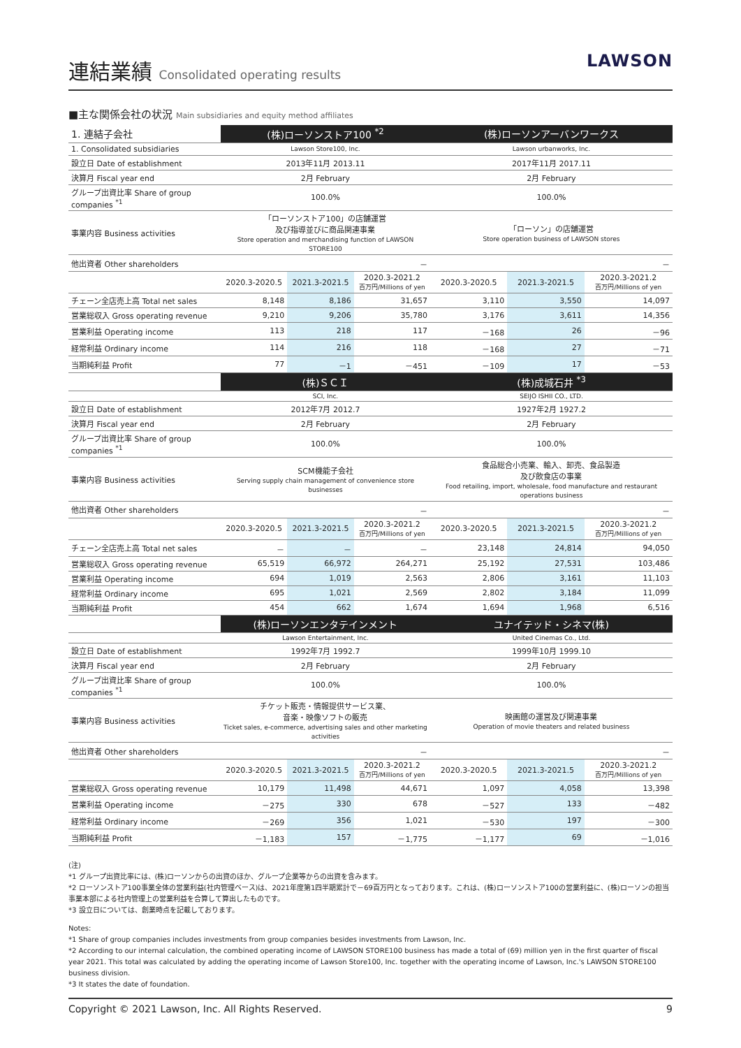連結業績 Consolidated operating results
LAWSON
■主な関係会社の状況 Main subsidiaries and equity method affiliates
| 1. 連結子会社 | (株)ローソンストア100 <sup>*2</sup> | | | (株)ローソンアーバンワークス | | |
| 1. Consolidated subsidiaries | Lawson Store100, Inc. | | | Lawson urbanworks, Inc. | | |
| 設立日 Date of establishment | 2013年11月 2013.11 | | | 2017年11月 2017.11 | | |
| 決算月 Fiscal year end | 2月 February | | | 2月 February | | |
| グループ出資比率 Share of group companies <sup>*1</sup> | 100.0% | | | 100.0% | | |
| 事業内容 Business activities | 「ローソンストア100」の店舗運営 及び指導並びに商品関連事業 Store operation and merchandising function of LAWSON STORE100 | | | 「ローソン」の店舗運営 Store operation business of LAWSON stores | | |
| 他出資者 Other shareholders | － | | | － | | |
| | 2020.3-2020.5 | 2021.3-2021.5 | 2020.3-2021.2 百万円/Millions of yen | 2020.3-2020.5 | 2021.3-2021.5 | 2020.3-2021.2 百万円/Millions of yen |
| チェーン全店売上高 Total net sales | 8,148 | 8,186 | 31,657 | 3,110 | 3,550 | 14,097 |
| 営業総収入 Gross operating revenue | 9,210 | 9,206 | 35,780 | 3,176 | 3,611 | 14,356 |
| 営業利益 Operating income | 113 | 218 | 117 | －168 | 26 | －96 |
| 経常利益 Ordinary income | 114 | 216 | 118 | －168 | 27 | －71 |
| 当期純利益 Profit | 77 | －1 | －451 | －109 | 17 | －53 |
| | (株)ＳＣＩ | | | (株)成城石井 <sup>*3</sup> | | |
| | SCI, Inc. | | | SEIJO ISHII CO., LTD. | | |
| 設立日 Date of establishment | 2012年7月 2012.7 | | | 1927年2月 1927.2 | | |
| 決算月 Fiscal year end | 2月 February | | | 2月 February | | |
| グループ出資比率 Share of group companies <sup>*1</sup> | 100.0% | | | 100.0% | | |
| 事業内容 Business activities | SCM機能子会社 Serving supply chain management of convenience store businesses | | | 食品総合小売業、輸入、卸売、食品製造 及び飲食店の事業 Food retailing, import, wholesale, food manufacture and restaurant operations business | | |
| 他出資者 Other shareholders | － | | | － | | |
| | 2020.3-2020.5 | 2021.3-2021.5 | 2020.3-2021.2 百万円/Millions of yen | 2020.3-2020.5 | 2021.3-2021.5 | 2020.3-2021.2 百万円/Millions of yen |
| チェーン全店売上高 Total net sales | － | － | － | 23,148 | 24,814 | 94,050 |
| 営業総収入 Gross operating revenue | 65,519 | 66,972 | 264,271 | 25,192 | 27,531 | 103,486 |
| 営業利益 Operating income | 694 | 1,019 | 2,563 | 2,806 | 3,161 | 11,103 |
| 経常利益 Ordinary income | 695 | 1,021 | 2,569 | 2,802 | 3,184 | 11,099 |
| 当期純利益 Profit | 454 | 662 | 1,674 | 1,694 | 1,968 | 6,516 |
| | (株)ローソンエンタテインメント | | | ユナイテッド・シネマ(株) | | |
| | Lawson Entertainment, Inc. | | | United Cinemas Co., Ltd. | | |
| 設立日 Date of establishment | 1992年7月 1992.7 | | | 1999年10月 1999.10 | | |
| 決算月 Fiscal year end | 2月 February | | | 2月 February | | |
| グループ出資比率 Share of group companies <sup>*1</sup> | 100.0% | | | 100.0% | | |
| 事業内容 Business activities | チケット販売・情報提供サービス業、 音楽・映像ソフトの販売 Ticket sales, e-commerce, advertising sales and other marketing activities | | | 映画館の運営及び関連事業 Operation of movie theaters and related business | | |
| 他出資者 Other shareholders | － | | | － | | |
| | 2020.3-2020.5 | 2021.3-2021.5 | 2020.3-2021.2 百万円/Millions of yen | 2020.3-2020.5 | 2021.3-2021.5 | 2020.3-2021.2 百万円/Millions of yen |
| 営業総収入 Gross operating revenue | 10,179 | 11,498 | 44,671 | 1,097 | 4,058 | 13,398 |
| 営業利益 Operating income | －275 | 330 | 678 | －527 | 133 | －482 |
| 経常利益 Ordinary income | －269 | 356 | 1,021 | －530 | 197 | －300 |
| 当期純利益 Profit | －1,183 | 157 | －1,775 | －1,177 | 69 | －1,016 |
(注)
*1 グループ出資比率には、(株)ローソンからの出資のほか、グループ企業等からの出資を含みます。
*2 ローソンストア100事業全体の営業利益(社内管理ベース)は、2021年度第1四半期累計で－69百万円となっております。これは、(株)ローソンストア100の営業利益に、(株)ローソンの担当事業本部による社内管理上の営業利益を合算して算出したものです。
*3 設立日については、創業時点を記載しております。
Notes:
*1 Share of group companies includes investments from group companies besides investments from Lawson, Inc.
*2 According to our internal calculation, the combined operating income of LAWSON STORE100 business has made a total of (69) million yen in the first quarter of fiscal year 2021. This total was calculated by adding the operating income of Lawson Store100, Inc. together with the operating income of Lawson, Inc.'s LAWSON STORE100 business division.
*3 It states the date of foundation.
Copyright © 2021 Lawson, Inc. All Rights Reserved. 9